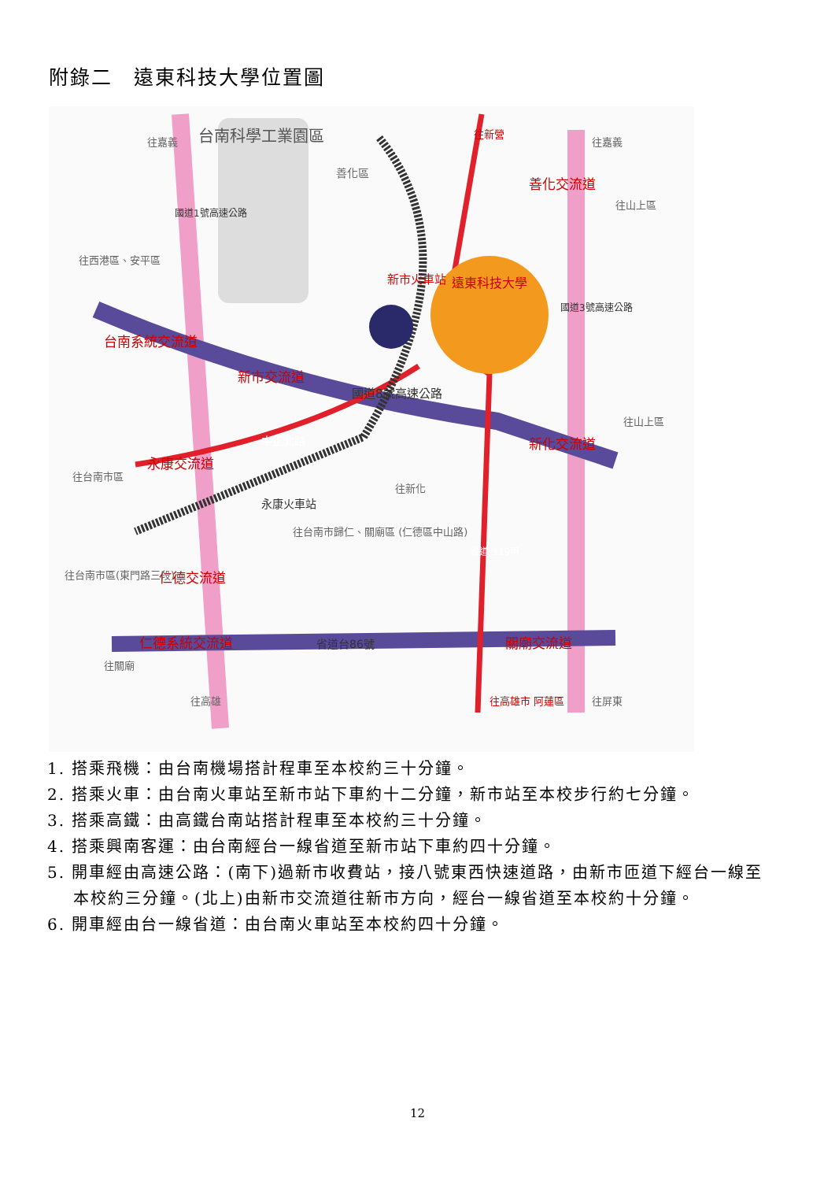附錄二　遠東科技大學位置圖
台南科學工業園區
遠東科技大學
新市火車站
永康火車站
台南系統交流道
新市交流道
國道8號高速公路
新化交流道
永康交流道
中正北路
仁德交流道
仁德系統交流道
省道台86號
關廟交流道
善化交流道
善化區
往山上區
往山上區
往西港區、安平區
往台南市區
往新化
往台南市歸仁、關廟區 (仁德區中山路)
往台南市區(東門路三段)
往關廟
往嘉義
往嘉義
往新營
往高雄
往高雄市 阿蓮區
往屏東
國道1號高速公路
國道3號高速公路
省道台19甲
1. 搭乘飛機：由台南機場搭計程車至本校約三十分鐘。
2. 搭乘火車：由台南火車站至新市站下車約十二分鐘，新市站至本校步行約七分鐘。
3. 搭乘高鐵：由高鐵台南站搭計程車至本校約三十分鐘。
4. 搭乘興南客運：由台南經台一線省道至新市站下車約四十分鐘。
5. 開車經由高速公路：(南下)過新市收費站，接八號東西快速道路，由新市匝道下經台一線至本校約三分鐘。(北上)由新市交流道往新市方向，經台一線省道至本校約十分鐘。
6. 開車經由台一線省道：由台南火車站至本校約四十分鐘。
12